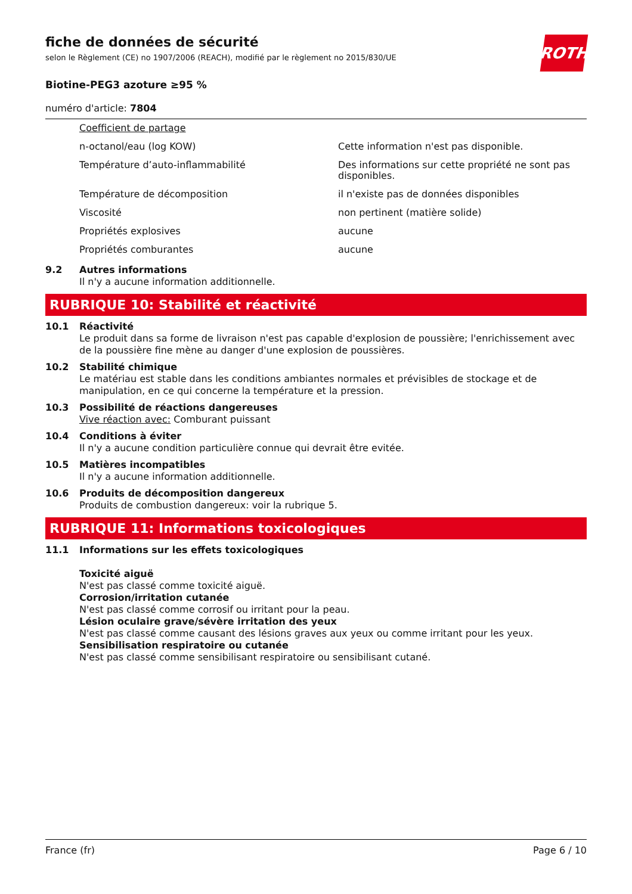ROTH
fiche de données de sécurité
selon le Règlement (CE) no 1907/2006 (REACH), modifié par le règlement no 2015/830/UE
Biotine-PEG3 azoture ≥95 %
numéro d'article: 7804
| Coefficient de partage | |
| n-octanol/eau (log KOW) | Cette information n'est pas disponible. |
| Température d’auto-inflammabilité | Des informations sur cette propriété ne sont pas disponibles. |
| Température de décomposition | il n'existe pas de données disponibles |
| Viscosité | non pertinent (matière solide) |
| Propriétés explosives | aucune |
| Propriétés comburantes | aucune |
9.2
Autres informations
Il n'y a aucune information additionnelle.
RUBRIQUE 10: Stabilité et réactivité
10.1
Réactivité
Le produit dans sa forme de livraison n'est pas capable d'explosion de poussière; l'enrichissement avec de la poussière fine mène au danger d'une explosion de poussières.
10.2
Stabilité chimique
Le matériau est stable dans les conditions ambiantes normales et prévisibles de stockage et de manipulation, en ce qui concerne la température et la pression.
10.3
Possibilité de réactions dangereuses
Vive réaction avec: Comburant puissant
10.4
Conditions à éviter
Il n'y a aucune condition particulière connue qui devrait être evitée.
10.5
Matières incompatibles
Il n'y a aucune information additionnelle.
10.6
Produits de décomposition dangereux
Produits de combustion dangereux: voir la rubrique 5.
RUBRIQUE 11: Informations toxicologiques
11.1
Informations sur les effets toxicologiques
Toxicité aiguë
N'est pas classé comme toxicité aiguë.
Corrosion/irritation cutanée
N'est pas classé comme corrosif ou irritant pour la peau.
Lésion oculaire grave/sévère irritation des yeux
N'est pas classé comme causant des lésions graves aux yeux ou comme irritant pour les yeux.
Sensibilisation respiratoire ou cutanée
N'est pas classé comme sensibilisant respiratoire ou sensibilisant cutané.
France (fr) Page 6 / 10